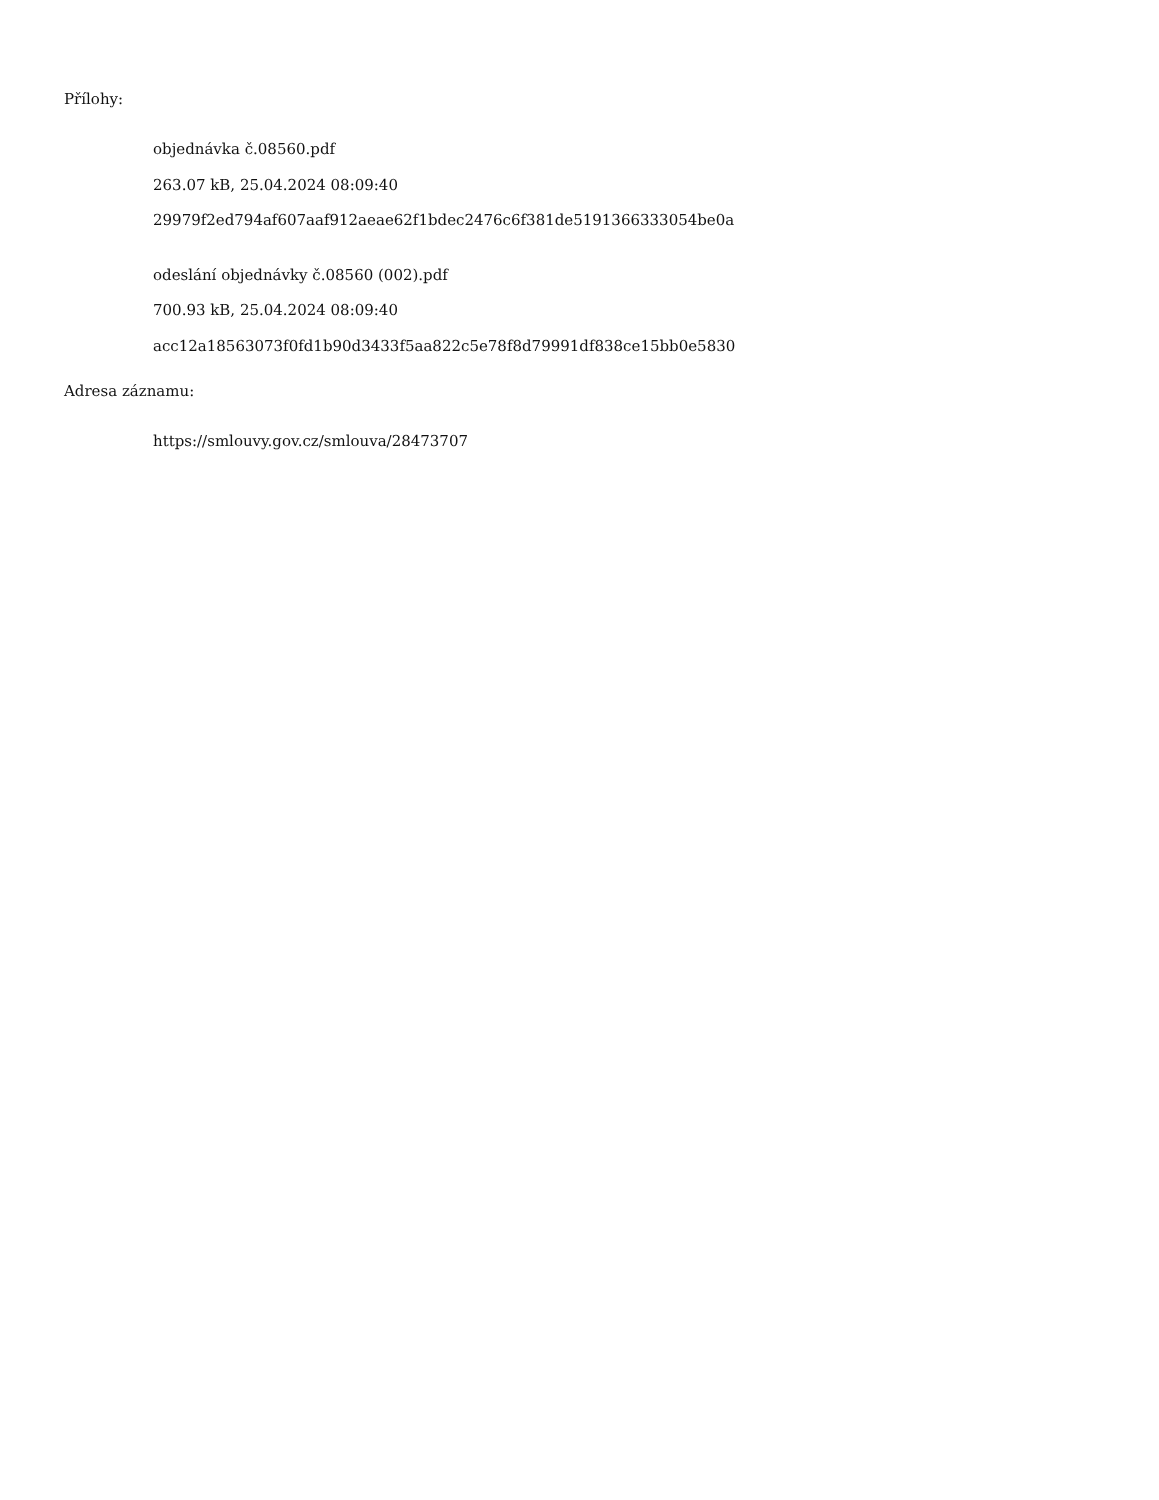Přílohy:
objednávka č.08560.pdf
263.07 kB, 25.04.2024 08:09:40
29979f2ed794af607aaf912aeae62f1bdec2476c6f381de5191366333054be0a
odeslání objednávky č.08560 (002).pdf
700.93 kB, 25.04.2024 08:09:40
acc12a18563073f0fd1b90d3433f5aa822c5e78f8d79991df838ce15bb0e5830
Adresa záznamu:
https://smlouvy.gov.cz/smlouva/28473707